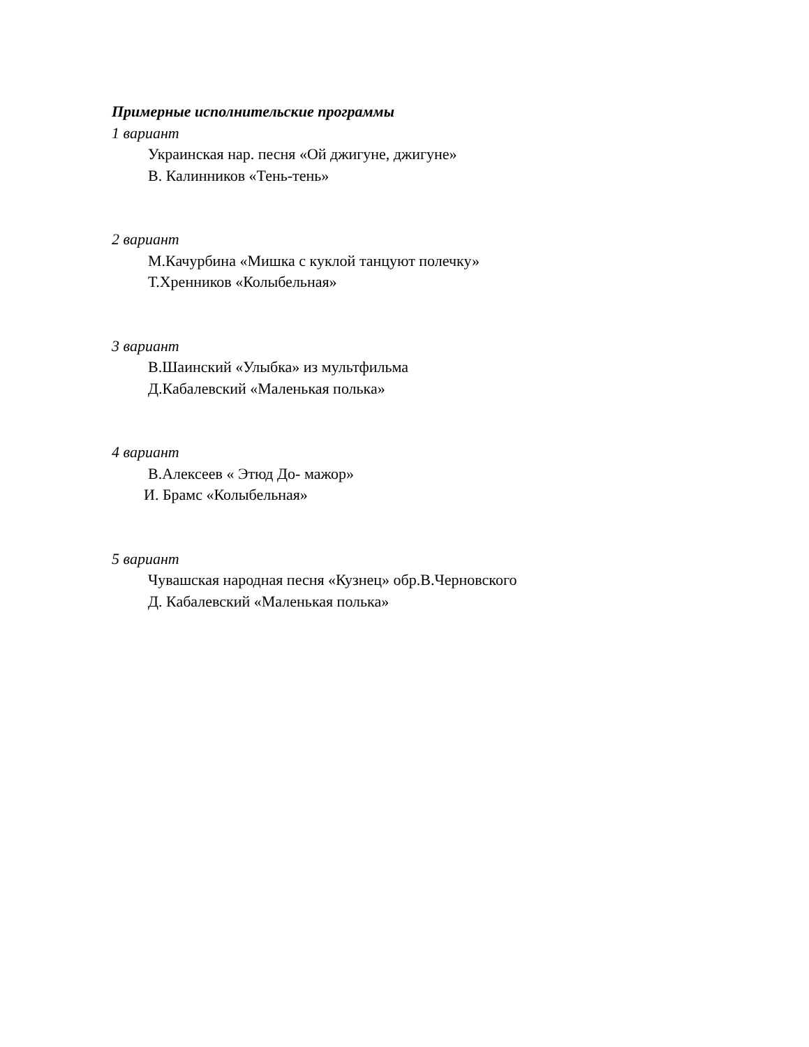Примерные исполнительские программы
1 вариант
Украинская нар. песня «Ой джигуне, джигуне»
В. Калинников «Тень-тень»
2 вариант
М.Качурбина «Мишка с куклой танцуют полечку»
Т.Хренников «Колыбельная»
3 вариант
В.Шаинский «Улыбка» из мультфильма
Д.Кабалевский «Маленькая полька»
4 вариант
В.Алексеев « Этюд До- мажор»
И. Брамс «Колыбельная»
5 вариант
Чувашская народная песня «Кузнец» обр.В.Черновского
Д. Кабалевский «Маленькая полька»